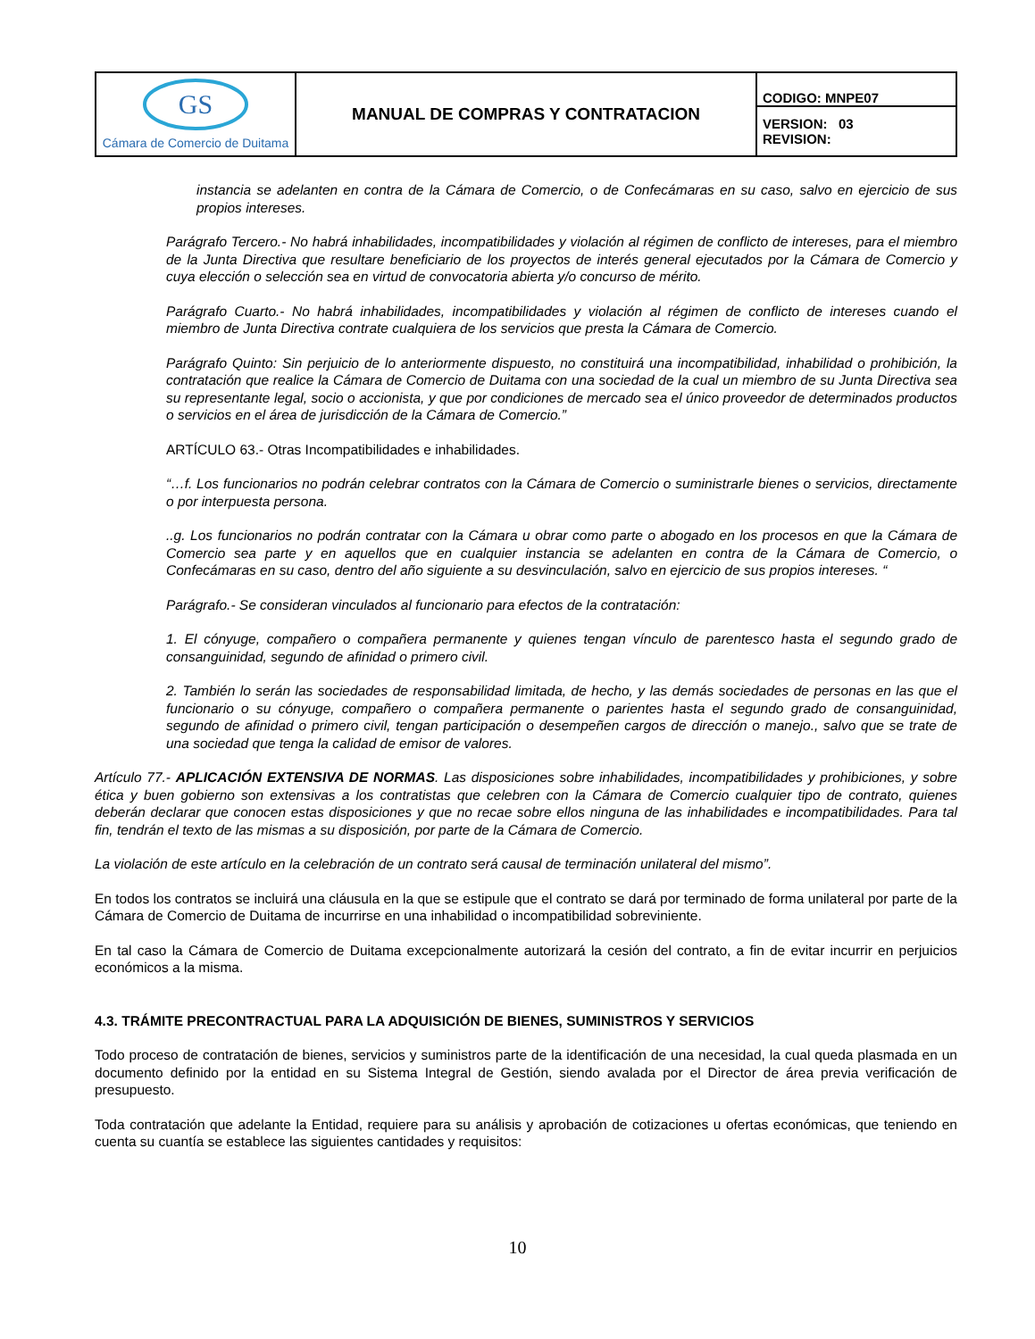| GS Cámara de Comercio de Duitama | MANUAL DE COMPRAS Y CONTRATACION | CODIGO: MNPE07 |
| | | VERSION: 03 REVISION: |
instancia se adelanten en contra de la Cámara de Comercio, o de Confecámaras en su caso, salvo en ejercicio de sus propios intereses.
Parágrafo Tercero.- No habrá inhabilidades, incompatibilidades y violación al régimen de conflicto de intereses, para el miembro de la Junta Directiva que resultare beneficiario de los proyectos de interés general ejecutados por la Cámara de Comercio y cuya elección o selección sea en virtud de convocatoria abierta y/o concurso de mérito.
Parágrafo Cuarto.- No habrá inhabilidades, incompatibilidades y violación al régimen de conflicto de intereses cuando el miembro de Junta Directiva contrate cualquiera de los servicios que presta la Cámara de Comercio.
Parágrafo Quinto: Sin perjuicio de lo anteriormente dispuesto, no constituirá una incompatibilidad, inhabilidad o prohibición, la contratación que realice la Cámara de Comercio de Duitama con una sociedad de la cual un miembro de su Junta Directiva sea su representante legal, socio o accionista, y que por condiciones de mercado sea el único proveedor de determinados productos o servicios en el área de jurisdicción de la Cámara de Comercio.”
ARTÍCULO 63.- Otras Incompatibilidades e inhabilidades.
“…f. Los funcionarios no podrán celebrar contratos con la Cámara de Comercio o suministrarle bienes o servicios, directamente o por interpuesta persona.
..g. Los funcionarios no podrán contratar con la Cámara u obrar como parte o abogado en los procesos en que la Cámara de Comercio sea parte y en aquellos que en cualquier instancia se adelanten en contra de la Cámara de Comercio, o Confecámaras en su caso, dentro del año siguiente a su desvinculación, salvo en ejercicio de sus propios intereses. “
Parágrafo.- Se consideran vinculados al funcionario para efectos de la contratación:
1. El cónyuge, compañero o compañera permanente y quienes tengan vínculo de parentesco hasta el segundo grado de consanguinidad, segundo de afinidad o primero civil.
2. También lo serán las sociedades de responsabilidad limitada, de hecho, y las demás sociedades de personas en las que el funcionario o su cónyuge, compañero o compañera permanente o parientes hasta el segundo grado de consanguinidad, segundo de afinidad o primero civil, tengan participación o desempeñen cargos de dirección o manejo., salvo que se trate de una sociedad que tenga la calidad de emisor de valores.
Artículo 77.- APLICACIÓN EXTENSIVA DE NORMAS. Las disposiciones sobre inhabilidades, incompatibilidades y prohibiciones, y sobre ética y buen gobierno son extensivas a los contratistas que celebren con la Cámara de Comercio cualquier tipo de contrato, quienes deberán declarar que conocen estas disposiciones y que no recae sobre ellos ninguna de las inhabilidades e incompatibilidades. Para tal fin, tendrán el texto de las mismas a su disposición, por parte de la Cámara de Comercio.
La violación de este artículo en la celebración de un contrato será causal de terminación unilateral del mismo”.
En todos los contratos se incluirá una cláusula en la que se estipule que el contrato se dará por terminado de forma unilateral por parte de la Cámara de Comercio de Duitama de incurrirse en una inhabilidad o incompatibilidad sobreviniente.
En tal caso la Cámara de Comercio de Duitama excepcionalmente autorizará la cesión del contrato, a fin de evitar incurrir en perjuicios económicos a la misma.
4.3. TRÁMITE PRECONTRACTUAL PARA LA ADQUISICIÓN DE BIENES, SUMINISTROS Y SERVICIOS
Todo proceso de contratación de bienes, servicios y suministros parte de la identificación de una necesidad, la cual queda plasmada en un documento definido por la entidad en su Sistema Integral de Gestión, siendo avalada por el Director de área previa verificación de presupuesto.
Toda contratación que adelante la Entidad, requiere para su análisis y aprobación de cotizaciones u ofertas económicas, que teniendo en cuenta su cuantía se establece las siguientes cantidades y requisitos:
10